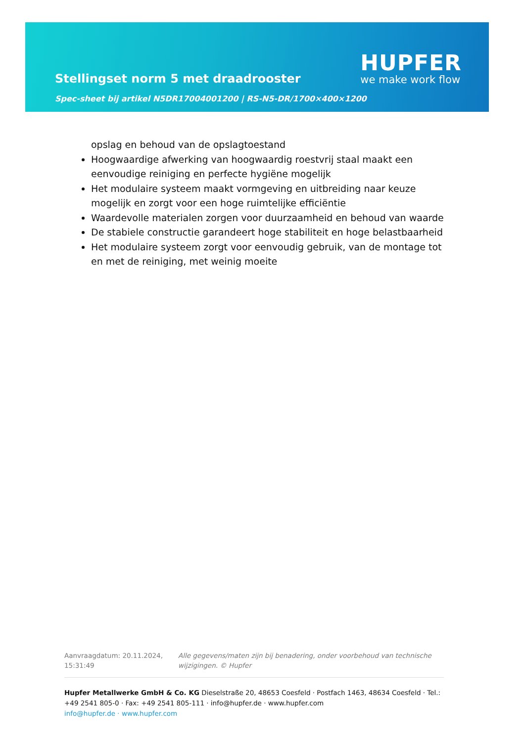Stellingset norm 5 met draadrooster
Spec-sheet bij artikel N5DR17004001200 | RS-N5-DR/1700×400×1200
HUPFER
we make work flow
opslag en behoud van de opslagtoestand
Hoogwaardige afwerking van hoogwaardig roestvrij staal maakt een eenvoudige reiniging en perfecte hygiëne mogelijk
Het modulaire systeem maakt vormgeving en uitbreiding naar keuze mogelijk en zorgt voor een hoge ruimtelijke efficiëntie
Waardevolle materialen zorgen voor duurzaamheid en behoud van waarde
De stabiele constructie garandeert hoge stabiliteit en hoge belastbaarheid
Het modulaire systeem zorgt voor eenvoudig gebruik, van de montage tot en met de reiniging, met weinig moeite
Aanvraagdatum: 20.11.2024, 15:31:49
Alle gegevens/maten zijn bij benadering, onder voorbehoud van technische wijzigingen. © Hupfer
Hupfer Metallwerke GmbH & Co. KG Dieselstraße 20, 48653 Coesfeld · Postfach 1463, 48634 Coesfeld · Tel.: +49 2541 805-0 · Fax: +49 2541 805-111 · info@hupfer.de · www.hupfer.com
info@hupfer.de · www.hupfer.com